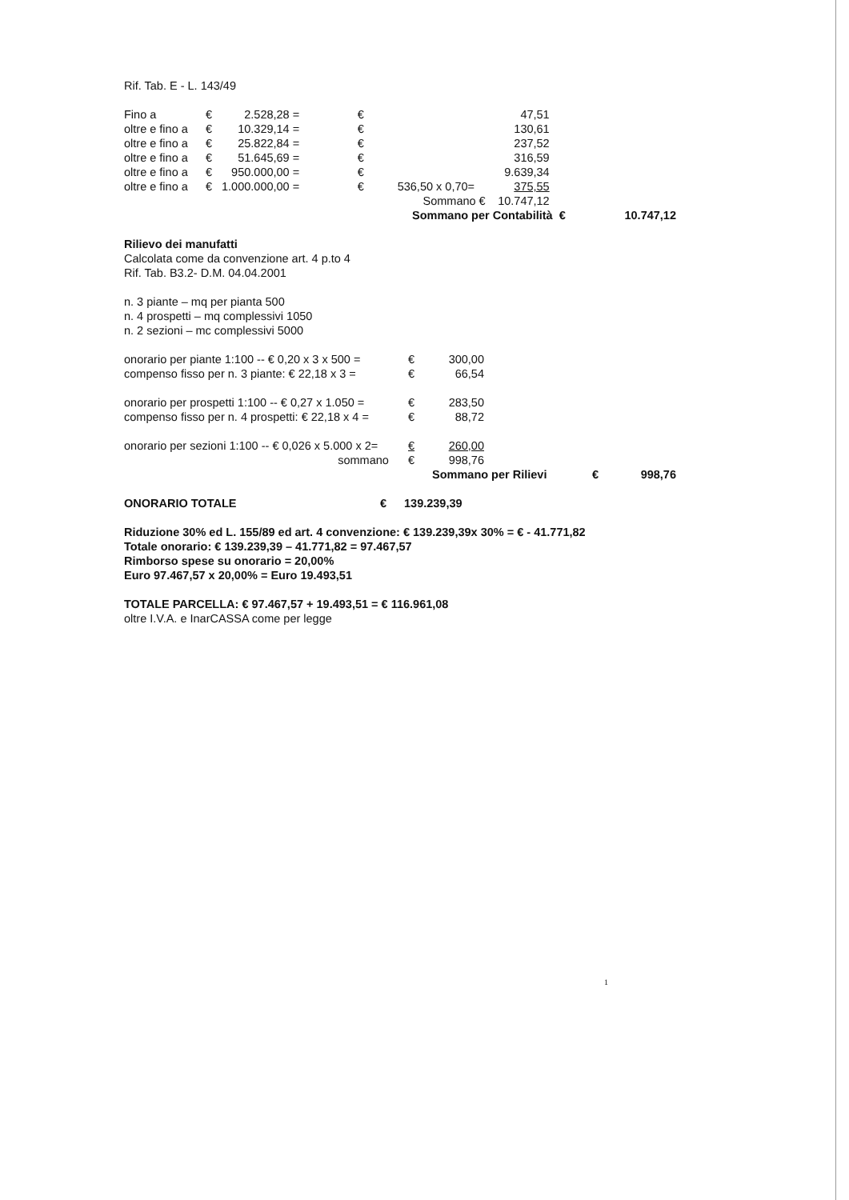Rif. Tab. E - L. 143/49
| Fino a | € | 2.528,28 | = | € | | 47,51 |
| oltre e fino a | € | 10.329,14 | = | € | | 130,61 |
| oltre e fino a | € | 25.822,84 | = | € | | 237,52 |
| oltre e fino a | € | 51.645,69 | = | € | | 316,59 |
| oltre e fino a | € | 950.000,00 | = | € | | 9.639,34 |
| oltre e fino a | € | 1.000.000,00 | = | € | 536,50 x 0,70= | 375,55 |
| | | | | | Sommano € | 10.747,12 |
| | Sommano per Contabilità € | 10.747,12 |
Rilievo dei manufatti
Calcolata come da convenzione art. 4 p.to 4
Rif. Tab. B3.2- D.M. 04.04.2001
n. 3 piante – mq per pianta 500
n. 4 prospetti – mq complessivi 1050
n. 2 sezioni – mc complessivi 5000
| onorario per piante 1:100 -- € 0,20 x 3 x 500 = | € | 300,00 |
| compenso fisso per n. 3 piante: € 22,18 x 3 = | € | 66,54 |
| onorario per prospetti 1:100 -- € 0,27 x 1.050 = | € | 283,50 |
| compenso fisso per n. 4 prospetti: € 22,18 x 4 = | € | 88,72 |
| onorario per sezioni 1:100 -- € 0,026 x 5.000 x 2= | € | 260,00 |
| sommano | € | 998,76 |
| | Sommano per Rilievi | € | 998,76 |
| ONORARIO TOTALE | € | 139.239,39 |
Riduzione 30% ed L. 155/89 ed art. 4 convenzione: € 139.239,39x 30% = € - 41.771,82
Totale onorario: € 139.239,39 – 41.771,82 = 97.467,57
Rimborso spese su onorario = 20,00%
Euro 97.467,57 x 20,00% = Euro 19.493,51
TOTALE PARCELLA: € 97.467,57 + 19.493,51 = € 116.961,08
oltre I.V.A. e InarCASSA come per legge
1